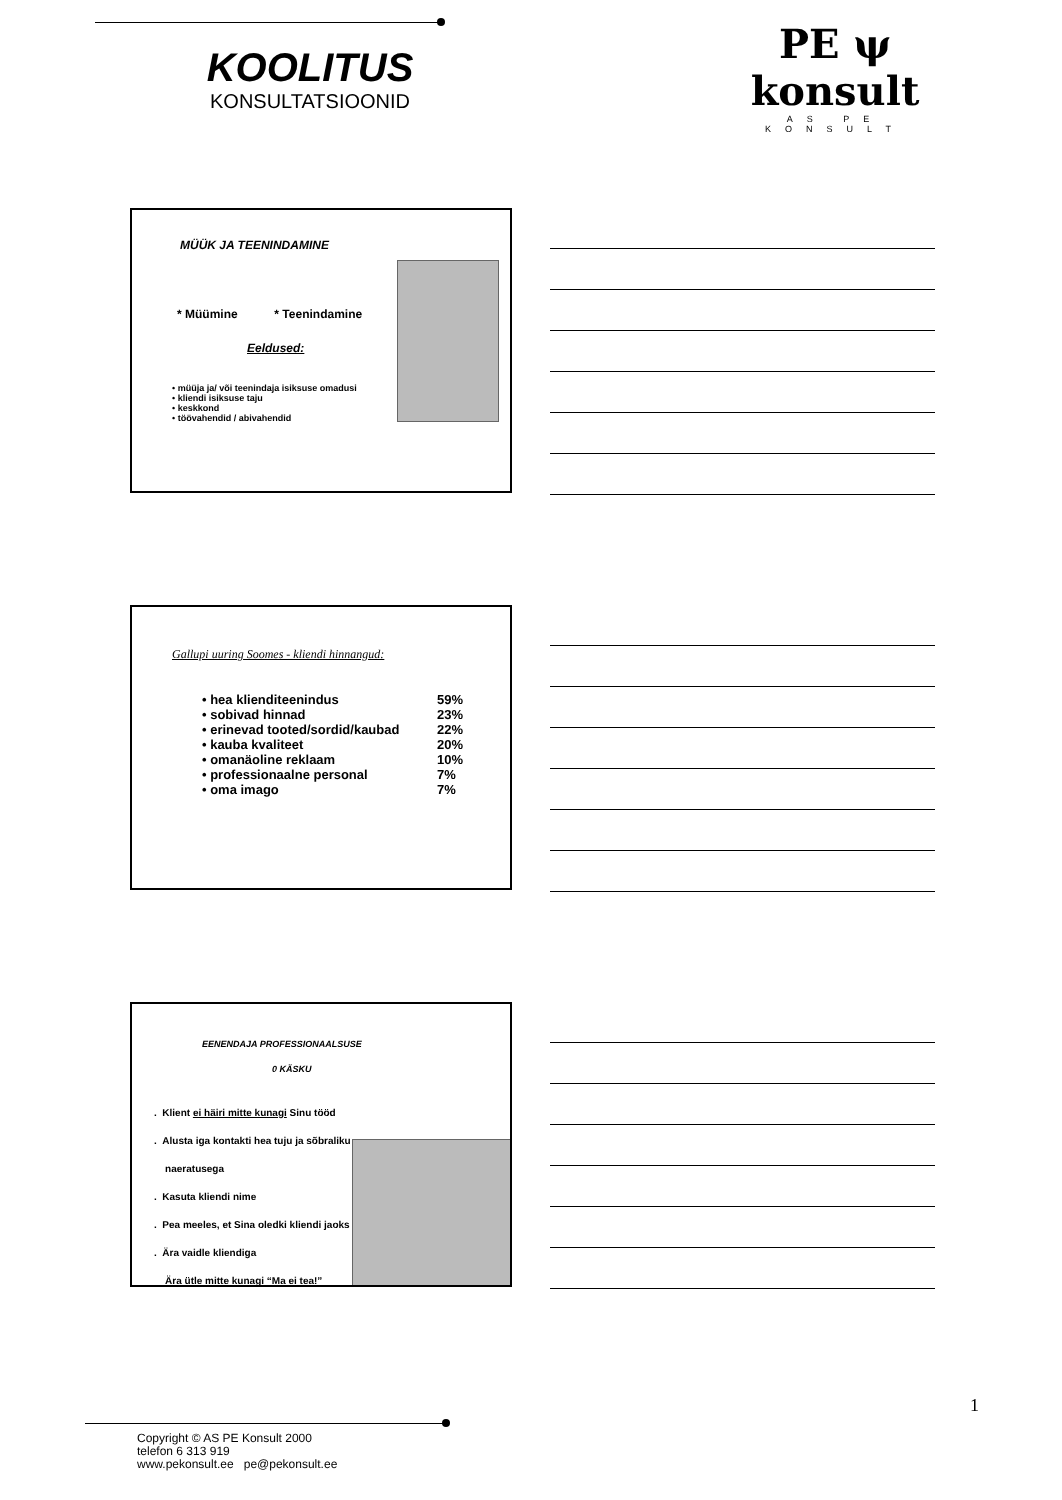KOOLITUS
KONSULTATSIOONID
PE ψ konsult
AS PE KONSULT
MÜÜK JA TEENINDAMINE
* Müümine * Teenindamine
Eeldused:
• müüja ja/ või teenindaja isiksuse omadusi
• kliendi isiksuse taju
• keskkond
• töövahendid / abivahendid
Gallupi uuring Soomes - kliendi hinnangud:
| • hea klienditeenindus | 59% |
| • sobivad hinnad | 23% |
| • erinevad tooted/sordid/kaubad | 22% |
| • kauba kvaliteet | 20% |
| • omanäoline reklaam | 10% |
| • professionaalne personal | 7% |
| • oma imago | 7% |
EENENDAJA PROFESSIONAALSUSE
0 KÄSKU
. Klient ei häiri mitte kunagi Sinu tööd
. Alusta iga kontakti hea tuju ja sõbraliku
naeratusega
. Kasuta kliendi nime
. Pea meeles, et Sina oledki kliendi jaoks
. Ära vaidle kliendiga
Ära ütle mitte kunagi “Ma ei tea!”
1
Copyright © AS PE Konsult 2000
telefon 6 313 919
www.pekonsult.ee pe@pekonsult.ee